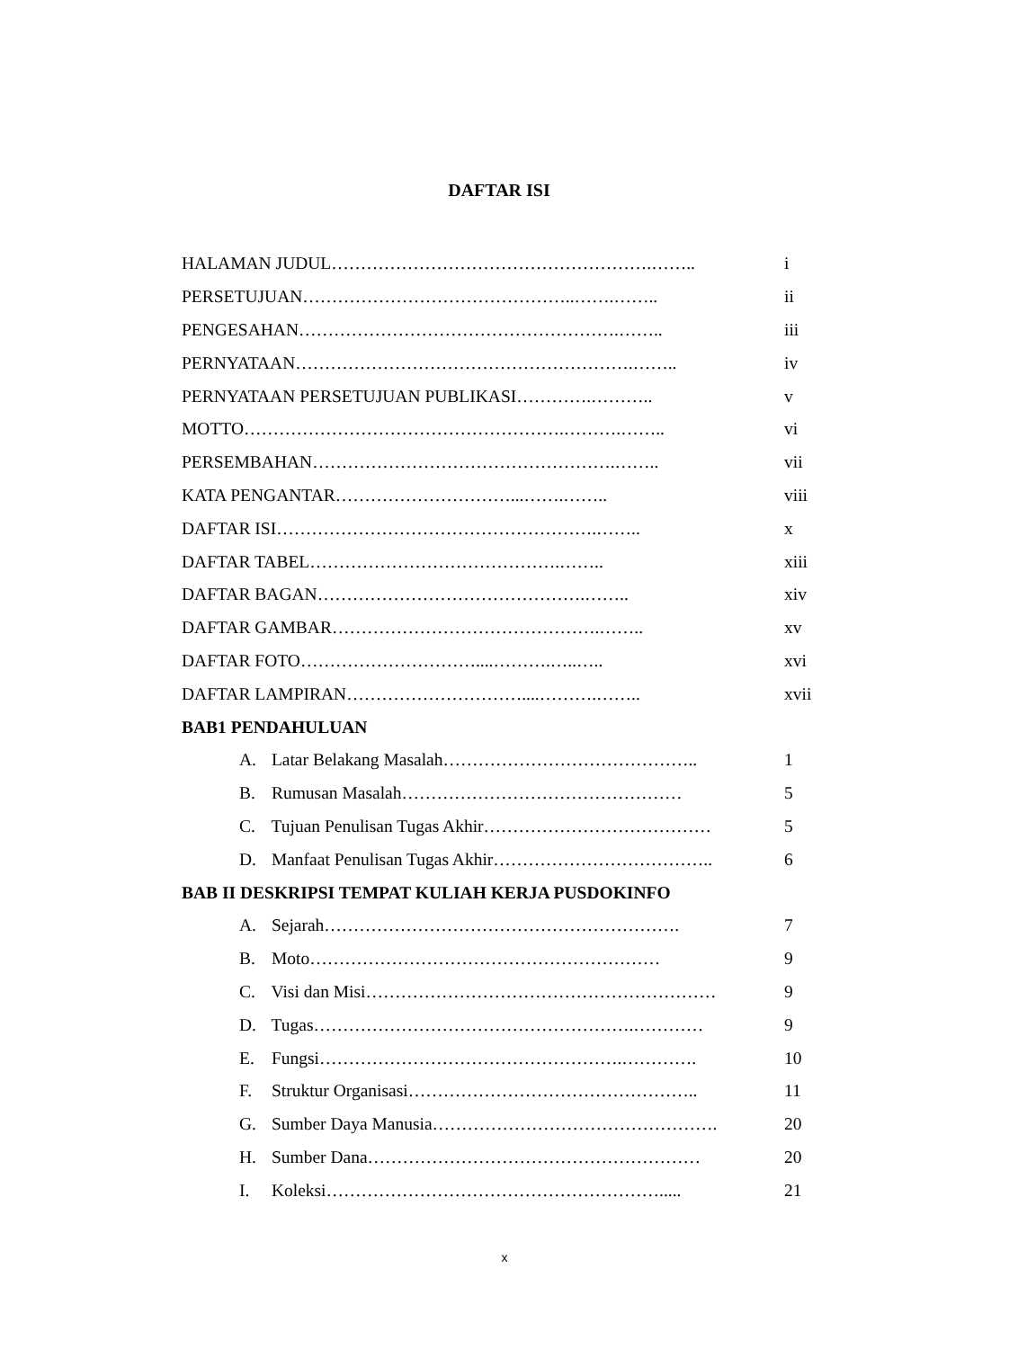DAFTAR ISI
HALAMAN JUDUL……………………………………………….…….. i
PERSETUJUAN………………………………………..…….…….. ii
PENGESAHAN……………………………………………….…….. iii
PERNYATAAN………………………………………………….…….. iv
PERNYATAAN PERSETUJUAN PUBLIKASI………….……….. v
MOTTO……………………………………………….……….…….. vi
PERSEMBAHAN…………………………………………….…….. vii
KATA PENGANTAR…………………………...…….…….. viii
DAFTAR ISI……………………………………………….…….. x
DAFTAR TABEL…………………………………….…….. xiii
DAFTAR BAGAN……………………………………….…….. xiv
DAFTAR GAMBAR……………………………………….…….. xv
DAFTAR FOTO…………………………....……….…..….. xvi
DAFTAR LAMPIRAN…………………………....……….…….. xvii
BAB1 PENDAHULUAN
A. Latar Belakang Masalah…………………………………….. 1
B. Rumusan Masalah………………………………………… 5
C. Tujuan Penulisan Tugas Akhir………………………………… 5
D. Manfaat Penulisan Tugas Akhir……………………………….. 6
BAB II DESKRIPSI TEMPAT KULIAH KERJA PUSDOKINFO
A. Sejarah……………………………………………………. 7
B. Moto…………………………………………………… 9
C. Visi dan Misi…………………………………………………… 9
D. Tugas……………………………………………….………… 9
E. Fungsi…………………………………………….…………. 10
F. Struktur Organisasi………………………………………….. 11
G. Sumber Daya Manusia…………………………………………. 20
H. Sumber Dana………………………………………………… 20
I. Koleksi…………………………………………………..... 21
x